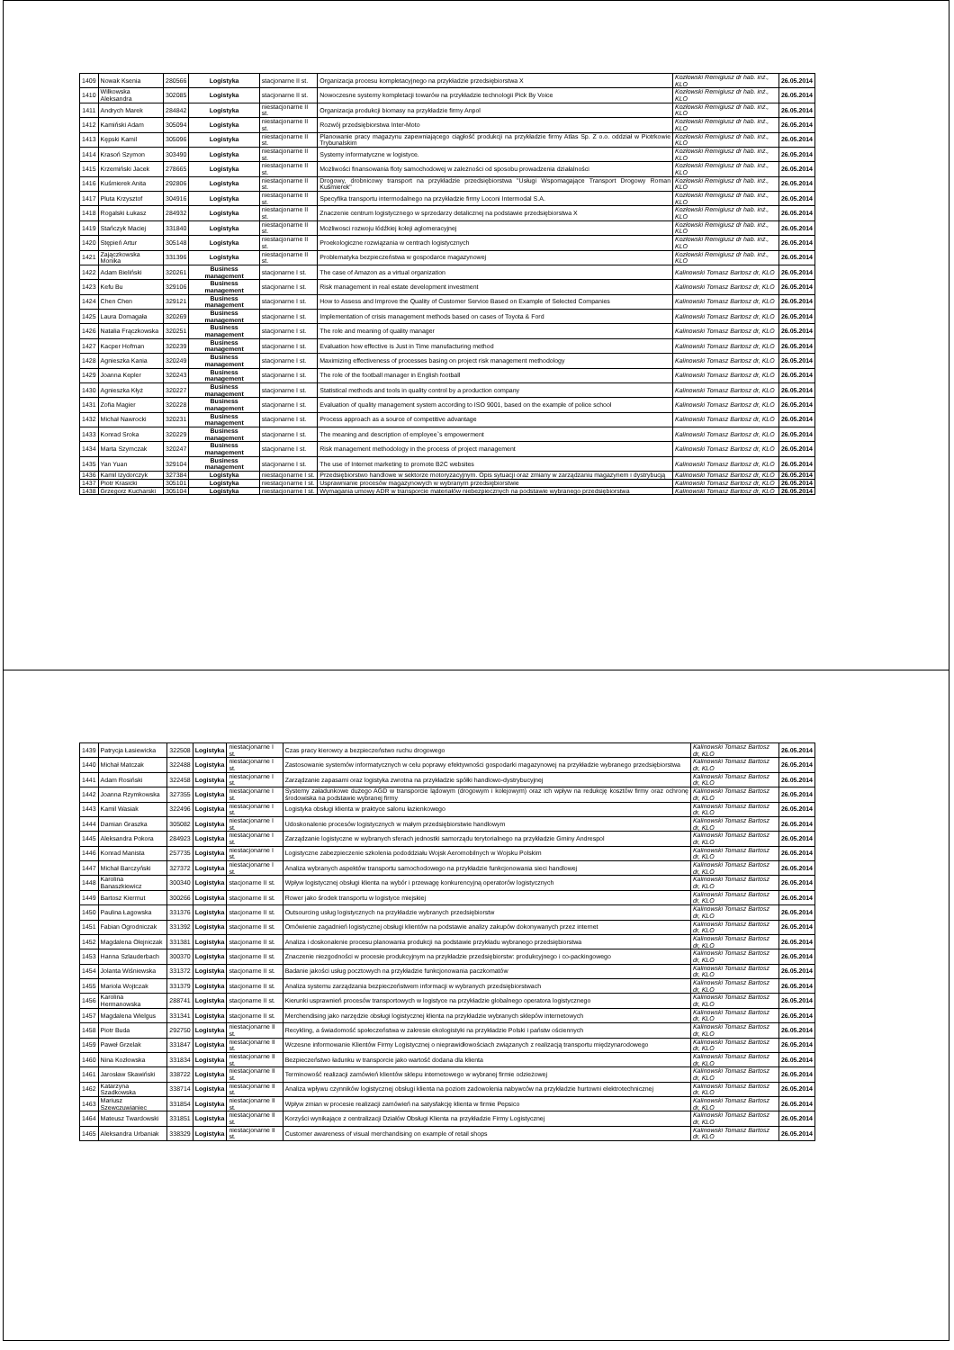| 1409 | Nowak Ksenia | 280566 | Logistyka | stacjonarne II st. | Organizacja procesu kompletacyjnego na przykładzie przedsiębiorstwa X | Kozłowski Remigiusz dr hab. inż., KLO | 26.05.2014 |
| 1410 | Wilkowska Aleksandra | 302085 | Logistyka | stacjonarne II st. | Nowoczesne systemy kompletacji towarów na przykładzie technologii Pick By Voice | Kozłowski Remigiusz dr hab. inż., KLO | 26.05.2014 |
| 1411 | Andrych Marek | 284842 | Logistyka | niestacjonarne II st. | Organizacja produkcji biomasy na przykładzie firmy Anpol | Kozłowski Remigiusz dr hab. inż., KLO | 26.05.2014 |
| 1412 | Kamiński Adam | 305094 | Logistyka | niestacjonarne II st. | Rozwój przedsiębiorstwa Inter-Moto | Kozłowski Remigiusz dr hab. inż., KLO | 26.05.2014 |
| 1413 | Kępski Kamil | 305096 | Logistyka | niestacjonarne II st. | Planowanie pracy magazynu zapewniającego ciągłość produkcji na przykładzie firmy Atlas Sp. Z o.o. oddział w Piotrkowie Trybunalskim | Kozłowski Remigiusz dr hab. inż., KLO | 26.05.2014 |
| 1414 | Krasoń Szymon | 303490 | Logistyka | niestacjonarne II st. | Systemy informatyczne w logistyce. | Kozłowski Remigiusz dr hab. inż., KLO | 26.05.2014 |
| 1415 | Krzemiński Jacek | 278665 | Logistyka | niestacjonarne II st. | Możliwości finansowania floty samochodowej w zależności od sposobu prowadzenia działalności | Kozłowski Remigiusz dr hab. inż., KLO | 26.05.2014 |
| 1416 | Kuśmierek Anita | 292806 | Logistyka | niestacjonarne II st. | Drogowy, drobnicowy transport na przykładzie przedsiębiorstwa "Usługi Wspomagające Transport Drogowy Roman Kuśmierek" | Kozłowski Remigiusz dr hab. inż., KLO | 26.05.2014 |
| 1417 | Pluta Krzysztof | 304916 | Logistyka | niestacjonarne II st. | Specyfika transportu intermodalnego na przykładzie firmy Loconi Intermodal S.A. | Kozłowski Remigiusz dr hab. inż., KLO | 26.05.2014 |
| 1418 | Rogalski Łukasz | 284932 | Logistyka | niestacjonarne II st. | Znaczenie centrum logistycznego w sprzedarzy detalicznej na podstawie przedsiębiorstwa X | Kozłowski Remigiusz dr hab. inż., KLO | 26.05.2014 |
| 1419 | Stańczyk Maciej | 331840 | Logistyka | niestacjonarne II st. | Możliwosci rozwoju łódźkiej koleji aglomeracyjnej | Kozłowski Remigiusz dr hab. inż., KLO | 26.05.2014 |
| 1420 | Stępień Artur | 305148 | Logistyka | niestacjonarne II st. | Proekologiczne rozwiązania w centrach logistycznych | Kozłowski Remigiusz dr hab. inż., KLO | 26.05.2014 |
| 1421 | Zajączkowska Monika | 331396 | Logistyka | niestacjonarne II st. | Problematyka bezpieczeństwa w gospodarce magazynowej | Kozłowski Remigiusz dr hab. inż., KLO | 26.05.2014 |
| 1422 | Adam Bieliński | 320261 | Business management | stacjonarne I st. | The case of Amazon as a virtual organization | Kalinowski Tomasz Bartosz dr, KLO | 26.05.2014 |
| 1423 | Kefu Bu | 329106 | Business management | stacjonarne I st. | Risk management in real estate development investment | Kalinowski Tomasz Bartosz dr, KLO | 26.05.2014 |
| 1424 | Chen Chen | 329121 | Business management | stacjonarne I st. | How to Assess and Improve the Quality of Customer Service Based on Example of Selected Companies | Kalinowski Tomasz Bartosz dr, KLO | 26.05.2014 |
| 1425 | Laura Domagała | 320269 | Business management | stacjonarne I st. | Implementation of crisis management methods based on cases of Toyota & Ford | Kalinowski Tomasz Bartosz dr, KLO | 26.05.2014 |
| 1426 | Natalia Frączkowska | 320251 | Business management | stacjonarne I st. | The role and meaning of quality manager | Kalinowski Tomasz Bartosz dr, KLO | 26.05.2014 |
| 1427 | Kacper Hofman | 320239 | Business management | stacjonarne I st. | Evaluation how effective is Just in Time manufacturing method | Kalinowski Tomasz Bartosz dr, KLO | 26.05.2014 |
| 1428 | Agnieszka Kania | 320249 | Business management | stacjonarne I st. | Maximizing effectiveness of processes basing on project risk management methodology | Kalinowski Tomasz Bartosz dr, KLO | 26.05.2014 |
| 1429 | Joanna Kepler | 320243 | Business management | stacjonarne I st. | The role of the football manager in English football | Kalinowski Tomasz Bartosz dr, KLO | 26.05.2014 |
| 1430 | Agnieszka Kłyż | 320227 | Business management | stacjonarne I st. | Statistical methods and tools in quality control by a production company | Kalinowski Tomasz Bartosz dr, KLO | 26.05.2014 |
| 1431 | Zofia Magier | 320228 | Business management | stacjonarne I st. | Evaluation of quality management system according to ISO 9001, based on the example of police school | Kalinowski Tomasz Bartosz dr, KLO | 26.05.2014 |
| 1432 | Michał Nawrocki | 320231 | Business management | stacjonarne I st. | Process approach as a source of competitive advantage | Kalinowski Tomasz Bartosz dr, KLO | 26.05.2014 |
| 1433 | Konrad Sroka | 320229 | Business management | stacjonarne I st. | The meaning and description of employee`s empowerment | Kalinowski Tomasz Bartosz dr, KLO | 26.05.2014 |
| 1434 | Marta Szymczak | 320247 | Business management | stacjonarne I st. | Risk management methodology in the process of project management | Kalinowski Tomasz Bartosz dr, KLO | 26.05.2014 |
| 1435 | Yan Yuan | 329104 | Business management | stacjonarne I st. | The use of Internet marketing to promote B2C websites | Kalinowski Tomasz Bartosz dr, KLO | 26.05.2014 |
| 1436 | Kamil Izydorczyk | 327384 | Logistyka | niestacjonarne I st. | Przedsiębiorstwo handlowe w sektorze motoryzacyjnym. Opis sytuacji oraz zmiany w zarządzaniu magazynem i dystrybucją | Kalinowski Tomasz Bartosz dr, KLO | 26.05.2014 |
| 1437 | Piotr Krasicki | 305101 | Logistyka | niestacjonarne I st. | Usprawnianie procesów magazynowych w wybranym przedsiębiorstwie | Kalinowski Tomasz Bartosz dr, KLO | 26.05.2014 |
| 1438 | Grzegorz Kucharski | 305104 | Logistyka | niestacjonarne I st. | Wymagania umowy ADR w transporcie materiałów niebezpiecznych na podstawie wybranego przedsiębiorstwa | Kalinowski Tomasz Bartosz dr, KLO | 26.05.2014 |
| 1439 | Patrycja Łasiewicka | 322508 | Logistyka | niestacjonarne I st. | Czas pracy kierowcy a bezpieczeństwo ruchu drogowego | Kalinowski Tomasz Bartosz dr, KLO | 26.05.2014 |
| 1440 | Michał Matczak | 322488 | Logistyka | niestacjonarne I st. | Zastosowanie systemów informatycznych w celu poprawy efektywności gospodarki magazynowej na przykładzie wybranego przedsiębiorstwa | Kalinowski Tomasz Bartosz dr, KLO | 26.05.2014 |
| 1441 | Adam Rosiński | 322458 | Logistyka | niestacjonarne I st. | Zarządzanie zapasami oraz logistyka zwrotna na przykładzie spółki handlowo-dystrybucyjnej | Kalinowski Tomasz Bartosz dr, KLO | 26.05.2014 |
| 1442 | Joanna Rzymkowska | 327355 | Logistyka | niestacjonarne I st. | Systemy załadunkowe dużego AGD w transporcie lądowym (drogowym i kolejowym) oraz ich wpływ na redukcję kosztów firmy oraz ochronę środowiska na podstawie wybranej firmy | Kalinowski Tomasz Bartosz dr, KLO | 26.05.2014 |
| 1443 | Kamil Wasiak | 322496 | Logistyka | niestacjonarne I st. | Logistyka obsługi klienta w praktyce salonu łazienkowego | Kalinowski Tomasz Bartosz dr, KLO | 26.05.2014 |
| 1444 | Damian Graszka | 305082 | Logistyka | niestacjonarne I st. | Udoskonalenie procesów logistycznych w małym przedsiębiorstwie handlowym | Kalinowski Tomasz Bartosz dr, KLO | 26.05.2014 |
| 1445 | Aleksandra Pokora | 284923 | Logistyka | niestacjonarne I st. | Zarządzanie logistyczne w wybranych sferach jednostki samorządu terytorialnego na przykładzie Gminy Andrespol | Kalinowski Tomasz Bartosz dr, KLO | 26.05.2014 |
| 1446 | Konrad Manista | 257735 | Logistyka | niestacjonarne I st. | Logistyczne zabezpieczenie szkolenia pododdziału Wojsk Aeromobilnych w Wojsku Polskim | Kalinowski Tomasz Bartosz dr, KLO | 26.05.2014 |
| 1447 | Michał Barczyński | 327372 | Logistyka | niestacjonarne I st. | Analiza wybranych aspektów transportu samochodowego na przykładzie funkcjonowania sieci handlowej | Kalinowski Tomasz Bartosz dr, KLO | 26.05.2014 |
| 1448 | Karolina Banaszkiewicz | 300340 | Logistyka | stacjonarne II st. | Wpływ logistycznej obsługi klienta na wybór i przewagę konkurencyjną operatorów logistycznych | Kalinowski Tomasz Bartosz dr, KLO | 26.05.2014 |
| 1449 | Bartosz Kiermut | 300266 | Logistyka | stacjonarne II st. | Rower jako środek transportu w logistyce miejskiej | Kalinowski Tomasz Bartosz dr, KLO | 26.05.2014 |
| 1450 | Paulina Łagowska | 331376 | Logistyka | stacjonarne II st. | Outsourcing usług logistycznych na przykładzie wybranych przedsiębiorstw | Kalinowski Tomasz Bartosz dr, KLO | 26.05.2014 |
| 1451 | Fabian Ogrodniczak | 331392 | Logistyka | stacjonarne II st. | Omówienie zagadnień logistycznej obsługi klientów na podstawie analizy zakupów dokonywanych przez internet | Kalinowski Tomasz Bartosz dr, KLO | 26.05.2014 |
| 1452 | Magdalena Olejniczak | 331381 | Logistyka | stacjonarne II st. | Analiza i doskonalenie procesu planowania produkcji na podstawie przykładu wybranego przedsiębiorstwa | Kalinowski Tomasz Bartosz dr, KLO | 26.05.2014 |
| 1453 | Hanna Szlauderbach | 300370 | Logistyka | stacjonarne II st. | Znaczenie niezgodności w procesie produkcyjnym na przykładzie przedsiębiorstw: produkcyjnego i co-packingowego | Kalinowski Tomasz Bartosz dr, KLO | 26.05.2014 |
| 1454 | Jolanta Wiśniewska | 331372 | Logistyka | stacjonarne II st. | Badanie jakości usług pocztowych na przykładzie funkcjonowania paczkomatów | Kalinowski Tomasz Bartosz dr, KLO | 26.05.2014 |
| 1455 | Mariola Wojtczak | 331379 | Logistyka | stacjonarne II st. | Analiza systemu zarządzania bezpieczeństwem informacji w wybranych przedsiębiorstwach | Kalinowski Tomasz Bartosz dr, KLO | 26.05.2014 |
| 1456 | Karolina Hermanowska | 288741 | Logistyka | stacjonarne II st. | Kierunki usprawnień procesów transportowych w logistyce na przykładzie globalnego operatora logistycznego | Kalinowski Tomasz Bartosz dr, KLO | 26.05.2014 |
| 1457 | Magdalena Wielgus | 331341 | Logistyka | stacjonarne II st. | Merchendising jako narzędzie obsługi logistycznej klienta na przykładzie wybranych sklepów internetowych | Kalinowski Tomasz Bartosz dr, KLO | 26.05.2014 |
| 1458 | Piotr Buda | 292750 | Logistyka | niestacjonarne II st. | Recykling, a świadomość społeczeństwa w zakresie ekologistyki na przykładzie Polski i państw ościennych | Kalinowski Tomasz Bartosz dr, KLO | 26.05.2014 |
| 1459 | Paweł Grzelak | 331847 | Logistyka | niestacjonarne II st. | Wczesne informowanie Klientów Firmy Logistycznej o nieprawidłowościach związanych z realizacją transportu międzynarodowego | Kalinowski Tomasz Bartosz dr, KLO | 26.05.2014 |
| 1460 | Nina Kozłowska | 331834 | Logistyka | niestacjonarne II st. | Bezpieczeństwo ładunku w transporcie jako wartość dodana dla klienta | Kalinowski Tomasz Bartosz dr, KLO | 26.05.2014 |
| 1461 | Jarosław Skawiński | 338722 | Logistyka | niestacjonarne II st. | Terminowość realizacji zamówień klientów sklepu internetowego w wybranej firmie odzieżowej | Kalinowski Tomasz Bartosz dr, KLO | 26.05.2014 |
| 1462 | Katarzyna Szadkowska | 338714 | Logistyka | niestacjonarne II st. | Analiza wpływu czynników logistycznej obsługi klienta na poziom zadowolenia nabywców na przykładzie hurtowni elektrotechnicznej | Kalinowski Tomasz Bartosz dr, KLO | 26.05.2014 |
| 1463 | Mariusz Szewczuwianiec | 331854 | Logistyka | niestacjonarne II st. | Wpływ zmian w procesie realizacji zamówień na satysfakcję klienta w firmie Pepsico | Kalinowski Tomasz Bartosz dr, KLO | 26.05.2014 |
| 1464 | Mateusz Twardowski | 331851 | Logistyka | niestacjonarne II st. | Korzyści wynikające z centralizacji Działów Obsługi Klienta na przykładzie Firmy Logistycznej | Kalinowski Tomasz Bartosz dr, KLO | 26.05.2014 |
| 1465 | Aleksandra Urbaniak | 338329 | Logistyka | niestacjonarne II st. | Customer awareness of visual merchandising on example of retail shops | Kalinowski Tomasz Bartosz dr, KLO | 26.05.2014 |